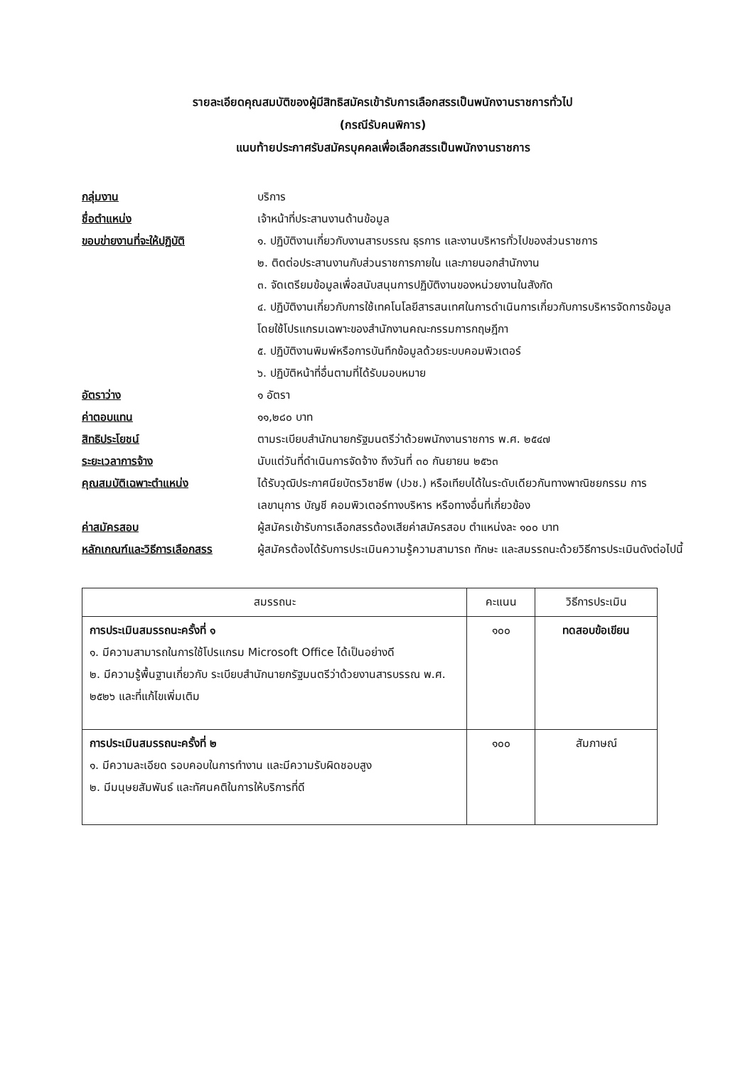รายละเอียดคุณสมบัติของผู้มีสิทธิสมัครเข้ารับการเลือกสรรเป็นพนักงานราชการทั่วไป
(กรณีรับคนพิการ)
แนบท้ายประกาศรับสมัครบุคคลเพื่อเลือกสรรเป็นพนักงานราชการ
กลุ่มงาน บริการ
ชื่อตำแหน่ง เจ้าหน้าที่ประสานงานด้านข้อมูล
ขอบข่ายงานที่จะให้ปฏิบัติ ๑. ปฏิบัติงานเกี่ยวกับงานสารบรรณ ธุรการ และงานบริหารทั่วไปของส่วนราชการ
๒. ติดต่อประสานงานกับส่วนราชการภายใน และภายนอกสำนักงาน
๓. จัดเตรียมข้อมูลเพื่อสนับสนุนการปฏิบัติงานของหน่วยงานในสังกัด
๔. ปฏิบัติงานเกี่ยวกับการใช้เทคโนโลยีสารสนเทศในการดำเนินการเกี่ยวกับการบริหารจัดการข้อมูล โดยใช้โปรแกรมเฉพาะของสำนักงานคณะกรรมการกฤษฎีกา
๕. ปฏิบัติงานพิมพ์หรือการบันทึกข้อมูลด้วยระบบคอมพิวเตอร์
๖. ปฏิบัติหน้าที่อื่นตามที่ได้รับมอบหมาย
อัตราว่าง ๑ อัตรา
ค่าตอบแทน ๑๑,๒๘๐ บาท
สิทธิประโยชน์ ตามระเบียบสำนักนายกรัฐมนตรีว่าด้วยพนักงานราชการ พ.ศ. ๒๕๔๗
ระยะเวลาการจ้าง นับแต่วันที่ดำเนินการจัดจ้าง ถึงวันที่ ๓๐ กันยายน ๒๕๖๓
คุณสมบัติเฉพาะตำแหน่ง ได้รับวุฒิประกาศนียบัตรวิชาชีพ (ปวช.) หรือเทียบได้ในระดับเดียวกันทางพาณิชยกรรม การเลขานุการ บัญชี คอมพิวเตอร์ทางบริหาร หรือทางอื่นที่เกี่ยวข้อง
ค่าสมัครสอบ ผู้สมัครเข้ารับการเลือกสรรต้องเสียค่าสมัครสอบ ตำแหน่งละ ๑๐๐ บาท
หลักเกณฑ์และวิธีการเลือกสรร
ผู้สมัครต้องได้รับการประเมินความรู้ความสามารถ ทักษะ และสมรรถนะด้วยวิธีการประเมินดังต่อไปนี้
| สมรรถนะ | คะแนน | วิธีการประเมิน |
| --- | --- | --- |
| การประเมินสมรรถนะครั้งที่ ๑ ๑. มีความสามารถในการใช้โปรแกรม Microsoft Office ได้เป็นอย่างดี ๒. มีความรู้พื้นฐานเกี่ยวกับ ระเบียบสำนักนายกรัฐมนตรีว่าด้วยงานสารบรรณ พ.ศ. ๒๕๒๖ และที่แก้ไขเพิ่มเติม | ๑๐๐ | ทดสอบข้อเขียน |
| การประเมินสมรรถนะครั้งที่ ๒ ๑. มีความละเอียด รอบคอบในการทำงาน และมีความรับผิดชอบสูง ๒. มีมนุษยสัมพันธ์ และทัศนคติในการให้บริการที่ดี | ๑๐๐ | สัมภาษณ์ |